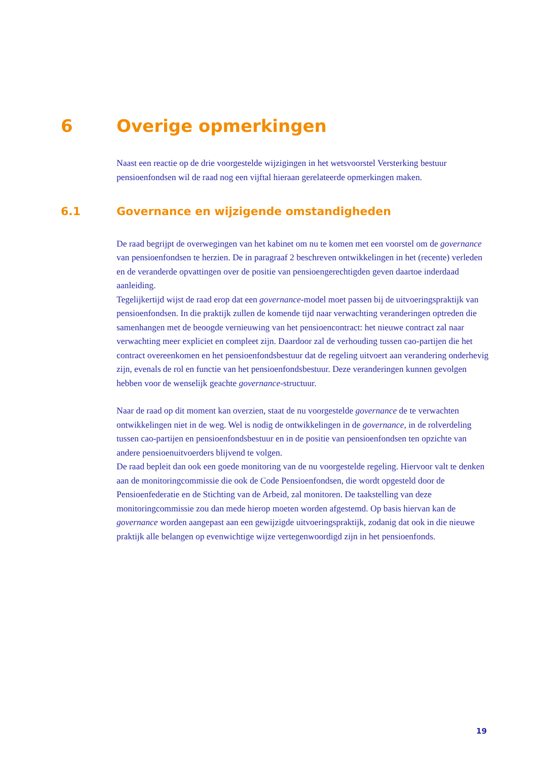6 Overige opmerkingen
Naast een reactie op de drie voorgestelde wijzigingen in het wetsvoorstel Versterking bestuur pensioenfondsen wil de raad nog een vijftal hieraan gerelateerde opmerkingen maken.
6.1 Governance en wijzigende omstandigheden
De raad begrijpt de overwegingen van het kabinet om nu te komen met een voorstel om de governance van pensioenfondsen te herzien. De in paragraaf 2 beschreven ontwikkelingen in het (recente) verleden en de veranderde opvattingen over de positie van pensioengerechtigden geven daartoe inderdaad aanleiding.
Tegelijkertijd wijst de raad erop dat een governance-model moet passen bij de uitvoeringspraktijk van pensioenfondsen. In die praktijk zullen de komende tijd naar verwachting veranderingen optreden die samenhangen met de beoogde vernieuwing van het pensioencontract: het nieuwe contract zal naar verwachting meer expliciet en compleet zijn. Daardoor zal de verhouding tussen cao-partijen die het contract overeenkomen en het pensioenfondsbestuur dat de regeling uitvoert aan verandering onderhevig zijn, evenals de rol en functie van het pensioenfondsbestuur. Deze veranderingen kunnen gevolgen hebben voor de wenselijk geachte governance-structuur.
Naar de raad op dit moment kan overzien, staat de nu voorgestelde governance de te verwachten ontwikkelingen niet in de weg. Wel is nodig de ontwikkelingen in de governance, in de rolverdeling tussen cao-partijen en pensioenfondsbestuur en in de positie van pensioenfondsen ten opzichte van andere pensioenuitvoerders blijvend te volgen.
De raad bepleit dan ook een goede monitoring van de nu voorgestelde regeling. Hiervoor valt te denken aan de monitoringcommissie die ook de Code Pensioenfondsen, die wordt opgesteld door de Pensioenfederatie en de Stichting van de Arbeid, zal monitoren. De taakstelling van deze monitoringcommissie zou dan mede hierop moeten worden afgestemd. Op basis hiervan kan de governance worden aangepast aan een gewijzigde uitvoeringspraktijk, zodanig dat ook in die nieuwe praktijk alle belangen op evenwichtige wijze vertegenwoordigd zijn in het pensioenfonds.
19